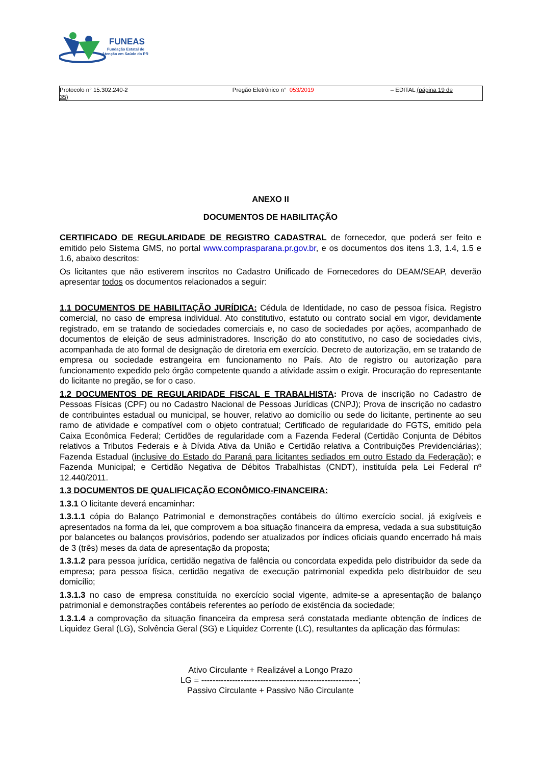FUNEAS
Fundação Estatal de
Atenção em Saúde do PR
Protocolo n° 15.302.240-2 Pregão Eletrônico n° 053/2019 – EDITAL (página 19 de
35)
ANEXO II
DOCUMENTOS DE HABILITAÇÃO
CERTIFICADO DE REGULARIDADE DE REGISTRO CADASTRAL de fornecedor, que poderá ser feito e emitido pelo Sistema GMS, no portal www.comprasparana.pr.gov.br, e os documentos dos itens 1.3, 1.4, 1.5 e 1.6, abaixo descritos:
Os licitantes que não estiverem inscritos no Cadastro Unificado de Fornecedores do DEAM/SEAP, deverão apresentar todos os documentos relacionados a seguir:
1.1 DOCUMENTOS DE HABILITAÇÃO JURÍDICA: Cédula de Identidade, no caso de pessoa física. Registro comercial, no caso de empresa individual. Ato constitutivo, estatuto ou contrato social em vigor, devidamente registrado, em se tratando de sociedades comerciais e, no caso de sociedades por ações, acompanhado de documentos de eleição de seus administradores. Inscrição do ato constitutivo, no caso de sociedades civis, acompanhada de ato formal de designação de diretoria em exercício. Decreto de autorização, em se tratando de empresa ou sociedade estrangeira em funcionamento no País. Ato de registro ou autorização para funcionamento expedido pelo órgão competente quando a atividade assim o exigir. Procuração do representante do licitante no pregão, se for o caso.
1.2 DOCUMENTOS DE REGULARIDADE FISCAL E TRABALHISTA: Prova de inscrição no Cadastro de Pessoas Físicas (CPF) ou no Cadastro Nacional de Pessoas Jurídicas (CNPJ); Prova de inscrição no cadastro de contribuintes estadual ou municipal, se houver, relativo ao domicílio ou sede do licitante, pertinente ao seu ramo de atividade e compatível com o objeto contratual; Certificado de regularidade do FGTS, emitido pela Caixa Econômica Federal; Certidões de regularidade com a Fazenda Federal (Certidão Conjunta de Débitos relativos a Tributos Federais e à Dívida Ativa da União e Certidão relativa a Contribuições Previdenciárias); Fazenda Estadual (inclusive do Estado do Paraná para licitantes sediados em outro Estado da Federação); e Fazenda Municipal; e Certidão Negativa de Débitos Trabalhistas (CNDT), instituída pela Lei Federal nº 12.440/2011.
1.3 DOCUMENTOS DE QUALIFICAÇÃO ECONÔMICO-FINANCEIRA:
1.3.1 O licitante deverá encaminhar:
1.3.1.1 cópia do Balanço Patrimonial e demonstrações contábeis do último exercício social, já exigíveis e apresentados na forma da lei, que comprovem a boa situação financeira da empresa, vedada a sua substituição por balancetes ou balanços provisórios, podendo ser atualizados por índices oficiais quando encerrado há mais de 3 (três) meses da data de apresentação da proposta;
1.3.1.2 para pessoa jurídica, certidão negativa de falência ou concordata expedida pelo distribuidor da sede da empresa; para pessoa física, certidão negativa de execução patrimonial expedida pelo distribuidor de seu domicílio;
1.3.1.3 no caso de empresa constituída no exercício social vigente, admite-se a apresentação de balanço patrimonial e demonstrações contábeis referentes ao período de existência da sociedade;
1.3.1.4 a comprovação da situação financeira da empresa será constatada mediante obtenção de índices de Liquidez Geral (LG), Solvência Geral (SG) e Liquidez Corrente (LC), resultantes da aplicação das fórmulas:
Ativo Circulante + Realizável a Longo Prazo
LG = --------------------------------------------------------;
Passivo Circulante + Passivo Não Circulante